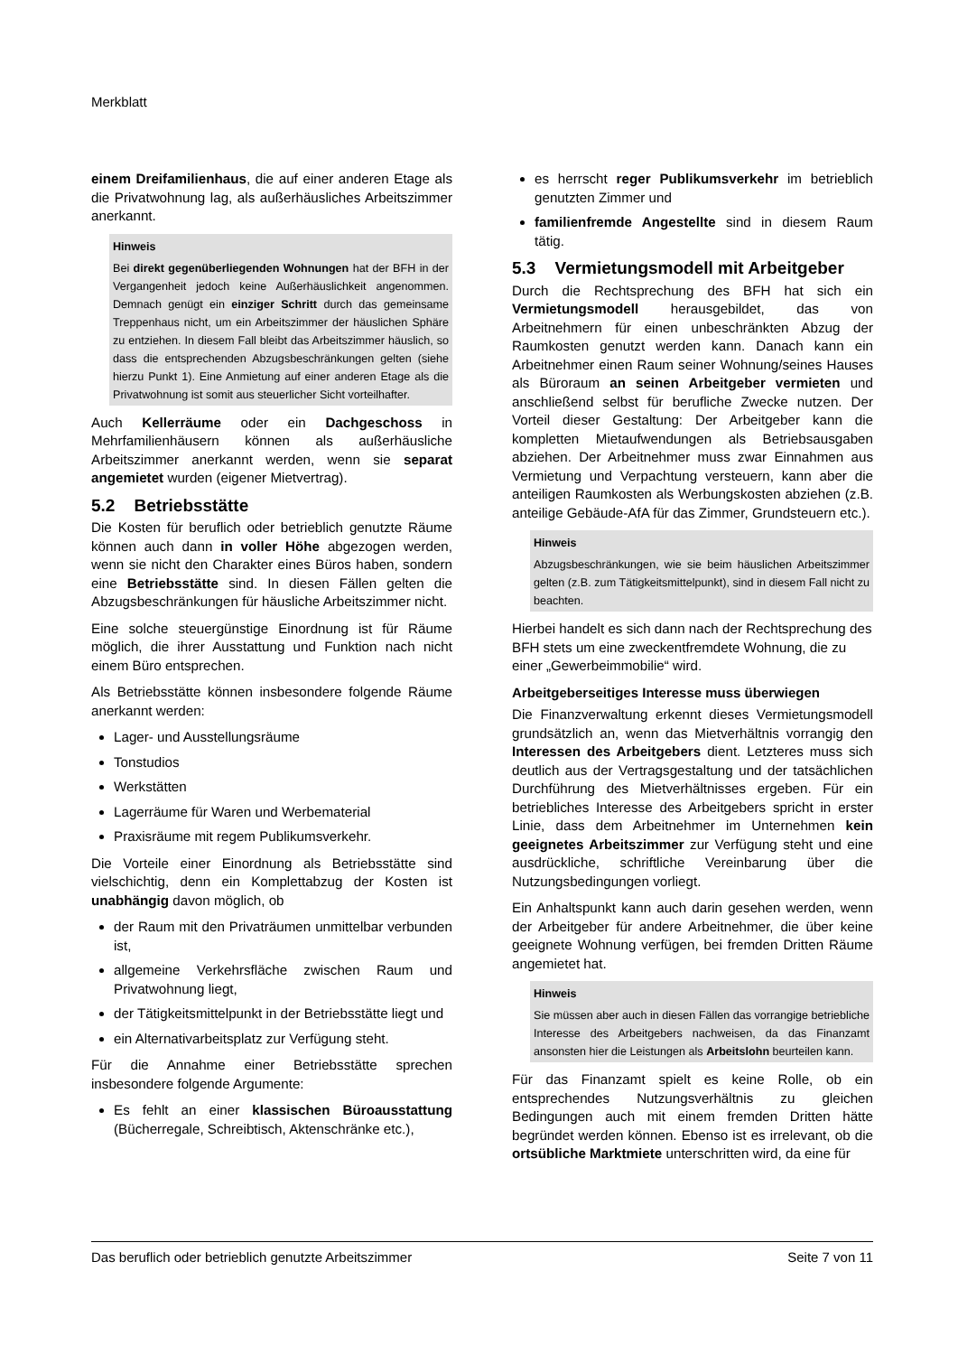Merkblatt
einem Dreifamilienhaus, die auf einer anderen Etage als die Privatwohnung lag, als außerhäusliches Arbeitszimmer anerkannt.
Hinweis
Bei direkt gegenüberliegenden Wohnungen hat der BFH in der Vergangenheit jedoch keine Außerhäuslichkeit angenommen. Demnach genügt ein einziger Schritt durch das gemeinsame Treppenhaus nicht, um ein Arbeitszimmer der häuslichen Sphäre zu entziehen. In diesem Fall bleibt das Arbeitszimmer häuslich, so dass die entsprechenden Abzugsbeschränkungen gelten (siehe hierzu Punkt 1). Eine Anmietung auf einer anderen Etage als die Privatwohnung ist somit aus steuerlicher Sicht vorteilhafter.
Auch Kellerräume oder ein Dachgeschoss in Mehrfamilienhäusern können als außerhäusliche Arbeitszimmer anerkannt werden, wenn sie separat angemietet wurden (eigener Mietvertrag).
5.2 Betriebsstätte
Die Kosten für beruflich oder betrieblich genutzte Räume können auch dann in voller Höhe abgezogen werden, wenn sie nicht den Charakter eines Büros haben, sondern eine Betriebsstätte sind. In diesen Fällen gelten die Abzugsbeschränkungen für häusliche Arbeitszimmer nicht.
Eine solche steuergünstige Einordnung ist für Räume möglich, die ihrer Ausstattung und Funktion nach nicht einem Büro entsprechen.
Als Betriebsstätte können insbesondere folgende Räume anerkannt werden:
Lager- und Ausstellungsräume
Tonstudios
Werkstätten
Lagerräume für Waren und Werbematerial
Praxisräume mit regem Publikumsverkehr.
Die Vorteile einer Einordnung als Betriebsstätte sind vielschichtig, denn ein Komplettabzug der Kosten ist unabhängig davon möglich, ob
der Raum mit den Privaträumen unmittelbar verbunden ist,
allgemeine Verkehrsfläche zwischen Raum und Privatwohnung liegt,
der Tätigkeitsmittelpunkt in der Betriebsstätte liegt und
ein Alternativarbeitsplatz zur Verfügung steht.
Für die Annahme einer Betriebsstätte sprechen insbesondere folgende Argumente:
Es fehlt an einer klassischen Büroausstattung (Bücherregale, Schreibtisch, Aktenschränke etc.),
es herrscht reger Publikumsverkehr im betrieblich genutzten Zimmer und
familienfremde Angestellte sind in diesem Raum tätig.
5.3 Vermietungsmodell mit Arbeitgeber
Durch die Rechtsprechung des BFH hat sich ein Vermietungsmodell herausgebildet, das von Arbeitnehmern für einen unbeschränkten Abzug der Raumkosten genutzt werden kann. Danach kann ein Arbeitnehmer einen Raum seiner Wohnung/seines Hauses als Büroraum an seinen Arbeitgeber vermieten und anschließend selbst für berufliche Zwecke nutzen. Der Vorteil dieser Gestaltung: Der Arbeitgeber kann die kompletten Mietaufwendungen als Betriebsausgaben abziehen. Der Arbeitnehmer muss zwar Einnahmen aus Vermietung und Verpachtung versteuern, kann aber die anteiligen Raumkosten als Werbungskosten abziehen (z.B. anteilige Gebäude-AfA für das Zimmer, Grundsteuern etc.).
Hinweis
Abzugsbeschränkungen, wie sie beim häuslichen Arbeitszimmer gelten (z.B. zum Tätigkeitsmittelpunkt), sind in diesem Fall nicht zu beachten.
Hierbei handelt es sich dann nach der Rechtsprechung des BFH stets um eine zweckentfremdete Wohnung, die zu einer „Gewerbeimmobilie“ wird.
Arbeitgeberseitiges Interesse muss überwiegen
Die Finanzverwaltung erkennt dieses Vermietungsmodell grundsätzlich an, wenn das Mietverhältnis vorrangig den Interessen des Arbeitgebers dient. Letzteres muss sich deutlich aus der Vertragsgestaltung und der tatsächlichen Durchführung des Mietverhältnisses ergeben. Für ein betriebliches Interesse des Arbeitgebers spricht in erster Linie, dass dem Arbeitnehmer im Unternehmen kein geeignetes Arbeitszimmer zur Verfügung steht und eine ausdrückliche, schriftliche Vereinbarung über die Nutzungsbedingungen vorliegt.
Ein Anhaltspunkt kann auch darin gesehen werden, wenn der Arbeitgeber für andere Arbeitnehmer, die über keine geeignete Wohnung verfügen, bei fremden Dritten Räume angemietet hat.
Hinweis
Sie müssen aber auch in diesen Fällen das vorrangige betriebliche Interesse des Arbeitgebers nachweisen, da das Finanzamt ansonsten hier die Leistungen als Arbeitslohn beurteilen kann.
Für das Finanzamt spielt es keine Rolle, ob ein entsprechendes Nutzungsverhältnis zu gleichen Bedingungen auch mit einem fremden Dritten hätte begründet werden können. Ebenso ist es irrelevant, ob die ortsübliche Marktmiete unterschritten wird, da eine für
Das beruflich oder betrieblich genutzte Arbeitszimmer Seite 7 von 11